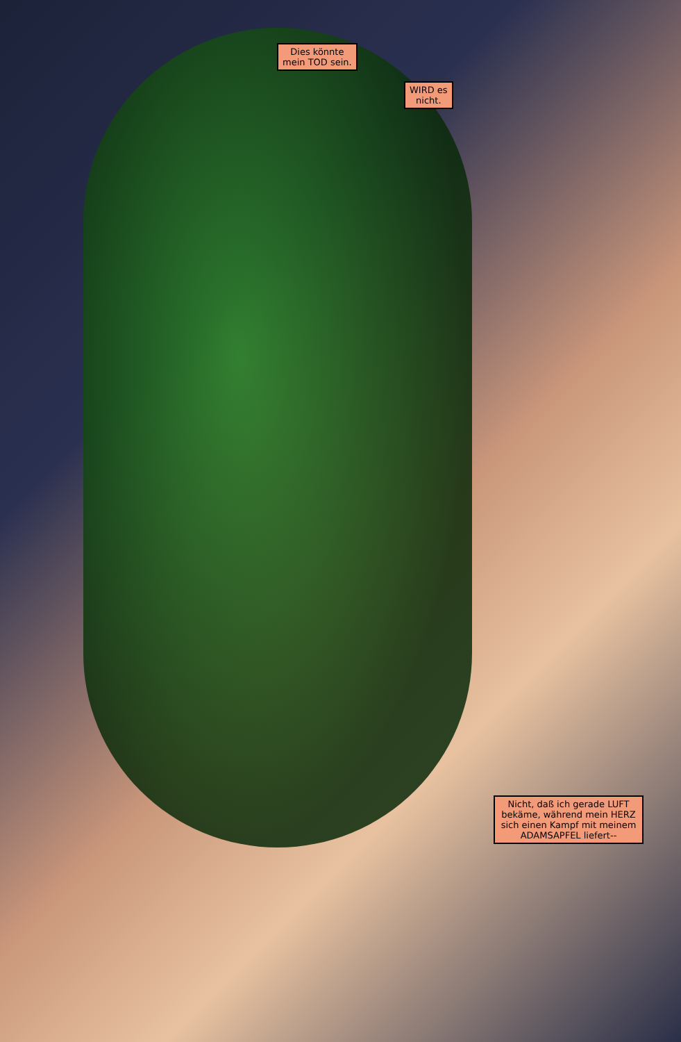Dies könnte
mein TOD sein.
WIRD es
nicht.
Nicht, daß ich gerade LUFT bekäme, während mein HERZ sich einen Kampf mit meinem ADAMSAPFEL liefert--